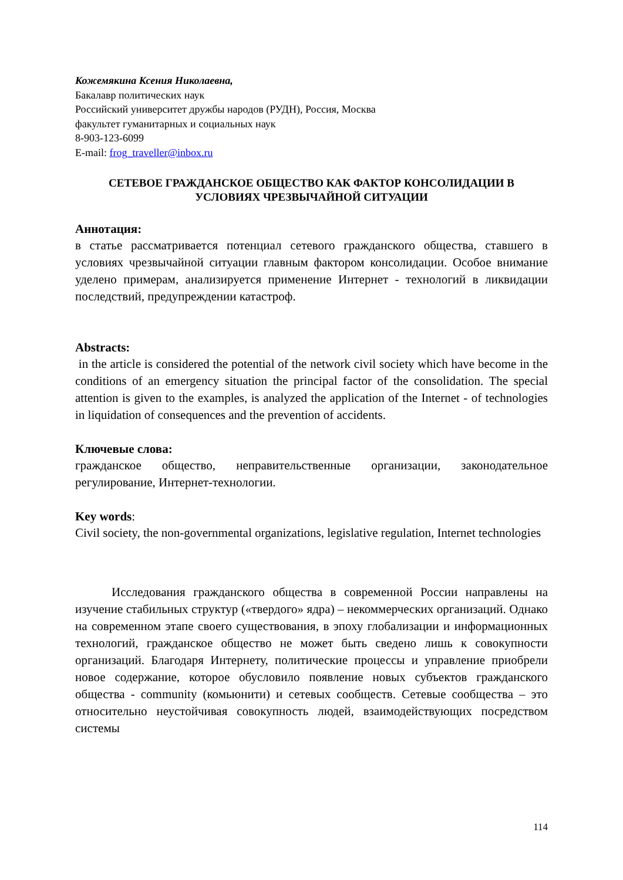Кожемякина Ксения Николаевна,
Бакалавр политических наук
Российский университет дружбы народов (РУДН), Россия, Москва
факультет гуманитарных и социальных наук
8-903-123-6099
E-mail: frog_traveller@inbox.ru
СЕТЕВОЕ ГРАЖДАНСКОЕ ОБЩЕСТВО КАК ФАКТОР КОНСОЛИДАЦИИ В УСЛОВИЯХ ЧРЕЗВЫЧАЙНОЙ СИТУАЦИИ
Аннотация:
в статье рассматривается потенциал сетевого гражданского общества, ставшего в условиях чрезвычайной ситуации главным фактором консолидации. Особое внимание уделено примерам, анализируется применение Интернет - технологий в ликвидации последствий, предупреждении катастроф.
Abstracts:
in the article is considered the potential of the network civil society which have become in the conditions of an emergency situation the principal factor of the consolidation. The special attention is given to the examples, is analyzed the application of the Internet - of technologies in liquidation of consequences and the prevention of accidents.
Ключевые слова:
гражданское общество, неправительственные организации, законодательное регулирование, Интернет-технологии.
Key words:
Civil society, the non-governmental organizations, legislative regulation, Internet technologies
Исследования гражданского общества в современной России направлены на изучение стабильных структур («твердого» ядра) – некоммерческих организаций. Однако на современном этапе своего существования, в эпоху глобализации и информационных технологий, гражданское общество не может быть сведено лишь к совокупности организаций. Благодаря Интернету, политические процессы и управление приобрели новое содержание, которое обусловило появление новых субъектов гражданского общества - community (комьюнити) и сетевых сообществ. Сетевые сообщества – это относительно неустойчивая совокупность людей, взаимодействующих посредством системы
114